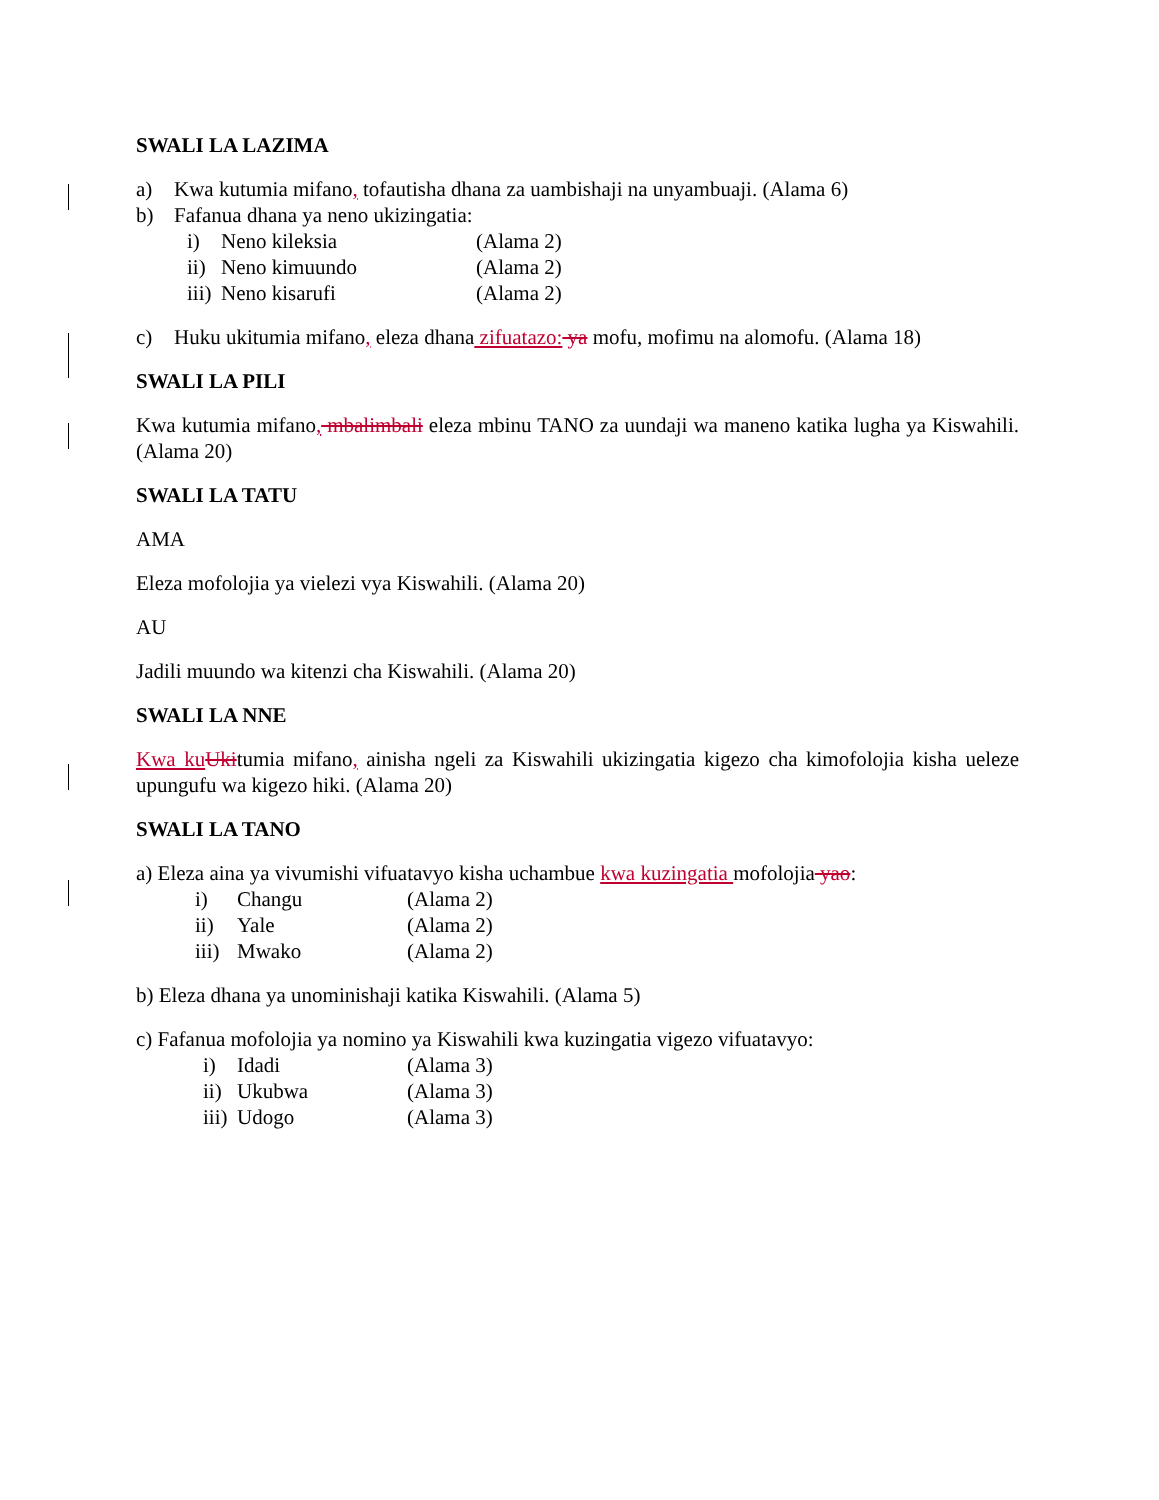SWALI LA LAZIMA
a) Kwa kutumia mifano, tofautisha dhana za uambishaji na unyambuaji. (Alama 6)
b) Fafanua dhana ya neno ukizingatia:
i) Neno kileksia (Alama 2)
ii) Neno kimuundo (Alama 2)
iii) Neno kisarufi (Alama 2)
c) Huku ukitumia mifano, eleza dhana zifuatazo: ya mofu, mofimu na alomofu. (Alama 18)
SWALI LA PILI
Kwa kutumia mifano, mbalimbali eleza mbinu TANO za uundaji wa maneno katika lugha ya Kiswahili. (Alama 20)
SWALI LA TATU
AMA
Eleza mofolojia ya vielezi vya Kiswahili. (Alama 20)
AU
Jadili muundo wa kitenzi cha Kiswahili. (Alama 20)
SWALI LA NNE
Kwa ku Ukitumia mifano, ainisha ngeli za Kiswahili ukizingatia kigezo cha kimofolojia kisha ueleze upungufu wa kigezo hiki. (Alama 20)
SWALI LA TANO
a) Eleza aina ya vivumishi vifuatavyo kisha uchambue kwa kuzingatia mofolojia yao:
i) Changu (Alama 2)
ii) Yale (Alama 2)
iii) Mwako (Alama 2)
b) Eleza dhana ya unominishaji katika Kiswahili. (Alama 5)
c) Fafanua mofolojia ya nomino ya Kiswahili kwa kuzingatia vigezo vifuatavyo:
i) Idadi (Alama 3)
ii) Ukubwa (Alama 3)
iii) Udogo (Alama 3)